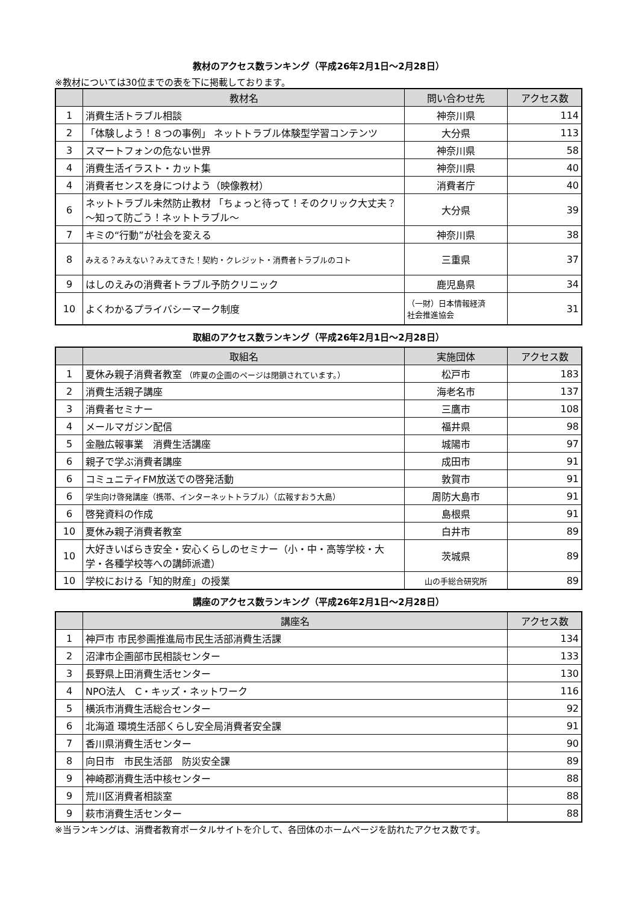教材のアクセス数ランキング（平成26年2月1日～2月28日）
※教材については30位までの表を下に掲載しております。
| | 教材名 | 問い合わせ先 | アクセス数 |
| --- | --- | --- | --- |
| 1 | 消費生活トラブル相談 | 神奈川県 | 114 |
| 2 | 「体験しよう！８つの事例」 ネットトラブル体験型学習コンテンツ | 大分県 | 113 |
| 3 | スマートフォンの危ない世界 | 神奈川県 | 58 |
| 4 | 消費生活イラスト・カット集 | 神奈川県 | 40 |
| 4 | 消費者センスを身につけよう（映像教材） | 消費者庁 | 40 |
| 6 | ネットトラブル未然防止教材 「ちょっと待って！そのクリック大丈夫？～知って防ごう！ネットトラブル～ | 大分県 | 39 |
| 7 | キミの“行動”が社会を変える | 神奈川県 | 38 |
| 8 | みえる？みえない？みえてきた！契約・クレジット・消費者トラブルのコト | 三重県 | 37 |
| 9 | はしのえみの消費者トラブル予防クリニック | 鹿児島県 | 34 |
| 10 | よくわかるプライバシーマーク制度 | （一財）日本情報経済 社会推進協会 | 31 |
取組のアクセス数ランキング（平成26年2月1日～2月28日）
| | 取組名 | 実施団体 | アクセス数 |
| --- | --- | --- | --- |
| 1 | 夏休み親子消費者教室 （昨夏の企画のページは閉鎖されています。） | 松戸市 | 183 |
| 2 | 消費生活親子講座 | 海老名市 | 137 |
| 3 | 消費者セミナー | 三鷹市 | 108 |
| 4 | メールマガジン配信 | 福井県 | 98 |
| 5 | 金融広報事業 消費生活講座 | 城陽市 | 97 |
| 6 | 親子で学ぶ消費者講座 | 成田市 | 91 |
| 6 | コミュニティFM放送での啓発活動 | 敦賀市 | 91 |
| 6 | 学生向け啓発講座（携帯、インターネットトラブル）（広報すおう大島） | 周防大島市 | 91 |
| 6 | 啓発資料の作成 | 島根県 | 91 |
| 10 | 夏休み親子消費者教室 | 白井市 | 89 |
| 10 | 大好きいばらき安全・安心くらしのセミナー（小・中・高等学校・大学・各種学校等への講師派遣） | 茨城県 | 89 |
| 10 | 学校における「知的財産」の授業 | 山の手総合研究所 | 89 |
講座のアクセス数ランキング（平成26年2月1日～2月28日）
| | 講座名 | アクセス数 |
| --- | --- | --- |
| 1 | 神戸市 市民参画推進局市民生活部消費生活課 | 134 |
| 2 | 沼津市企画部市民相談センター | 133 |
| 3 | 長野県上田消費生活センター | 130 |
| 4 | NPO法人 C・キッズ・ネットワーク | 116 |
| 5 | 横浜市消費生活総合センター | 92 |
| 6 | 北海道 環境生活部くらし安全局消費者安全課 | 91 |
| 7 | 香川県消費生活センター | 90 |
| 8 | 向日市 市民生活部 防災安全課 | 89 |
| 9 | 神崎郡消費生活中核センター | 88 |
| 9 | 荒川区消費者相談室 | 88 |
| 9 | 萩市消費生活センター | 88 |
※当ランキングは、消費者教育ポータルサイトを介して、各団体のホームページを訪れたアクセス数です。